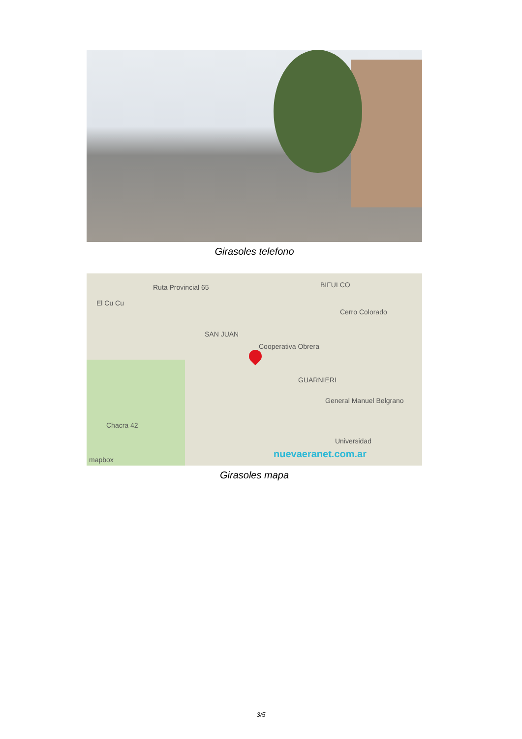Girasoles telefono
Ruta Provincial 65 BIFULCO
El Cu Cu
Cerro Colorado
SAN JUAN
Cooperativa Obrera
GUARNIERI
General Manuel Belgrano
Chacra 42
Universidad
nuevaeranet.com.ar mapbox
Girasoles mapa
3/5